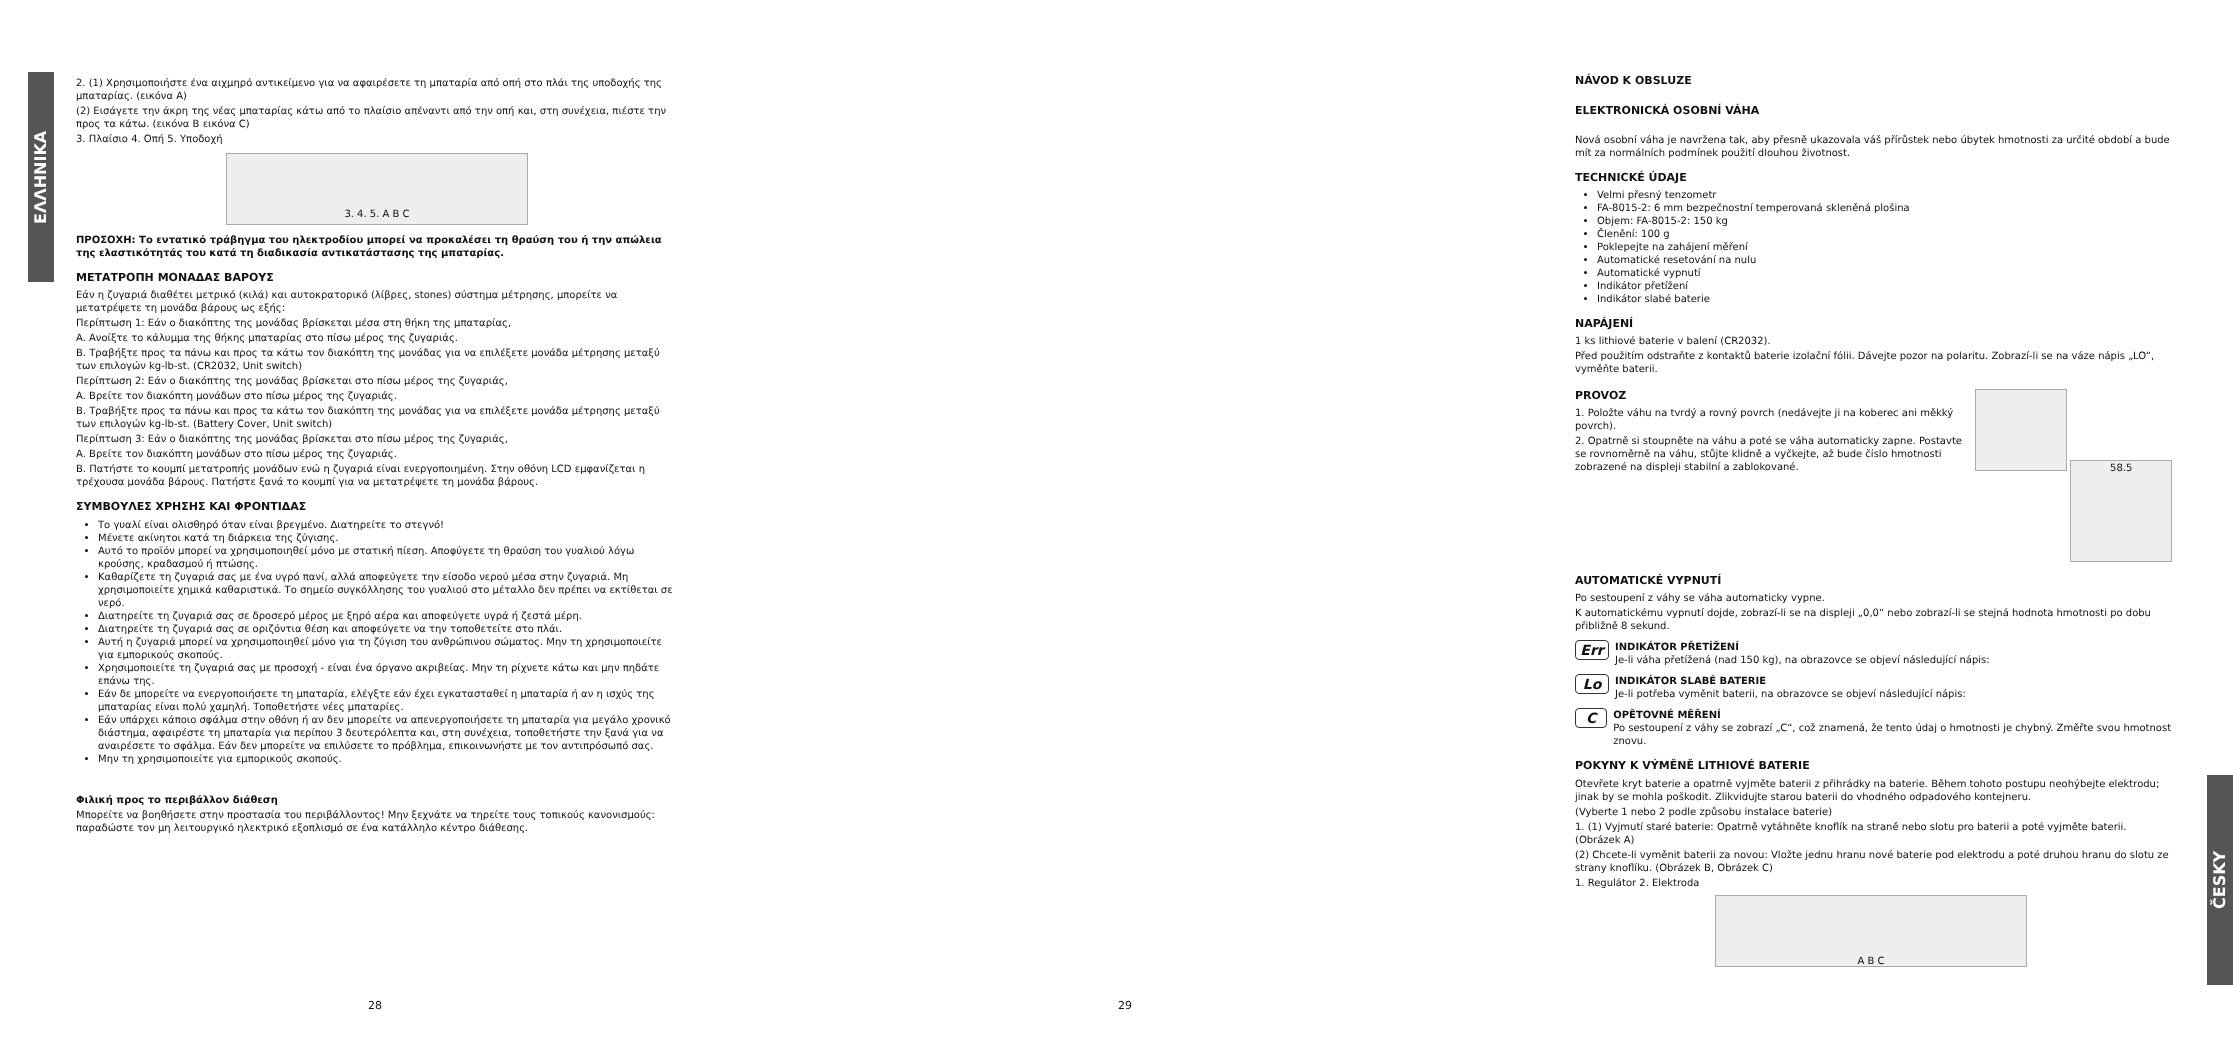ΕΛΛΗΝΙΚΑ
2. (1) Χρησιμοποιήστε ένα αιχμηρό αντικείμενο για να αφαιρέσετε τη μπαταρία από οπή στο πλάι της υποδοχής της μπαταρίας. (εικόνα A)
(2) Εισάγετε την άκρη της νέας μπαταρίας κάτω από το πλαίσιο απέναντι από την οπή και, στη συνέχεια, πιέστε την προς τα κάτω. (εικόνα B εικόνα C)
3. Πλαίσιο 4. Οπή 5. Υποδοχή
3. 4. 5. A B C
ΠΡΟΣΟΧΗ: Το εντατικό τράβηγμα του ηλεκτροδίου μπορεί να προκαλέσει τη θραύση του ή την απώλεια της ελαστικότητάς του κατά τη διαδικασία αντικατάστασης της μπαταρίας.
ΜΕΤΑΤΡΟΠΗ ΜΟΝΑΔΑΣ ΒΑΡΟΥΣ
Εάν η ζυγαριά διαθέτει μετρικό (κιλά) και αυτοκρατορικό (λίβρες, stones) σύστημα μέτρησης, μπορείτε να μετατρέψετε τη μονάδα βάρους ως εξής:
Περίπτωση 1: Εάν ο διακόπτης της μονάδας βρίσκεται μέσα στη θήκη της μπαταρίας,
A. Ανοίξτε το κάλυμμα της θήκης μπαταρίας στο πίσω μέρος της ζυγαριάς.
B. Τραβήξτε προς τα πάνω και προς τα κάτω τον διακόπτη της μονάδας για να επιλέξετε μονάδα μέτρησης μεταξύ των επιλογών kg-lb-st. (CR2032, Unit switch)
Περίπτωση 2: Εάν ο διακόπτης της μονάδας βρίσκεται στο πίσω μέρος της ζυγαριάς,
A. Βρείτε τον διακόπτη μονάδων στο πίσω μέρος της ζυγαριάς.
B. Τραβήξτε προς τα πάνω και προς τα κάτω τον διακόπτη της μονάδας για να επιλέξετε μονάδα μέτρησης μεταξύ των επιλογών kg-lb-st. (Battery Cover, Unit switch)
Περίπτωση 3: Εάν ο διακόπτης της μονάδας βρίσκεται στο πίσω μέρος της ζυγαριάς,
A. Βρείτε τον διακόπτη μονάδων στο πίσω μέρος της ζυγαριάς.
B. Πατήστε το κουμπί μετατροπής μονάδων ενώ η ζυγαριά είναι ενεργοποιημένη. Στην οθόνη LCD εμφανίζεται η τρέχουσα μονάδα βάρους. Πατήστε ξανά το κουμπί για να μετατρέψετε τη μονάδα βάρους.
ΣΥΜΒΟΥΛΕΣ ΧΡΗΣΗΣ ΚΑΙ ΦΡΟΝΤΙΔΑΣ
Το γυαλί είναι ολισθηρό όταν είναι βρεγμένο. Διατηρείτε το στεγνό!
Μένετε ακίνητοι κατά τη διάρκεια της ζύγισης.
Αυτό το προϊόν μπορεί να χρησιμοποιηθεί μόνο με στατική πίεση. Αποφύγετε τη θραύση του γυαλιού λόγω κρούσης, κραδασμού ή πτώσης.
Καθαρίζετε τη ζυγαριά σας με ένα υγρό πανί, αλλά αποφεύγετε την είσοδο νερού μέσα στην ζυγαριά. Μη χρησιμοποιείτε χημικά καθαριστικά. Το σημείο συγκόλλησης του γυαλιού στο μέταλλο δεν πρέπει να εκτίθεται σε νερό.
Διατηρείτε τη ζυγαριά σας σε δροσερό μέρος με ξηρό αέρα και αποφεύγετε υγρά ή ζεστά μέρη.
Διατηρείτε τη ζυγαριά σας σε οριζόντια θέση και αποφεύγετε να την τοποθετείτε στο πλάι.
Αυτή η ζυγαριά μπορεί να χρησιμοποιηθεί μόνο για τη ζύγιση του ανθρώπινου σώματος. Μην τη χρησιμοποιείτε για εμπορικούς σκοπούς.
Χρησιμοποιείτε τη ζυγαριά σας με προσοχή - είναι ένα όργανο ακριβείας. Μην τη ρίχνετε κάτω και μην πηδάτε επάνω της.
Εάν δε μπορείτε να ενεργοποιήσετε τη μπαταρία, ελέγξτε εάν έχει εγκατασταθεί η μπαταρία ή αν η ισχύς της μπαταρίας είναι πολύ χαμηλή. Τοποθετήστε νέες μπαταρίες.
Εάν υπάρχει κάποιο σφάλμα στην οθόνη ή αν δεν μπορείτε να απενεργοποιήσετε τη μπαταρία για μεγάλο χρονικό διάστημα, αφαιρέστε τη μπαταρία για περίπου 3 δευτερόλεπτα και, στη συνέχεια, τοποθετήστε την ξανά για να αναιρέσετε το σφάλμα. Εάν δεν μπορείτε να επιλύσετε το πρόβλημα, επικοινωνήστε με τον αντιπρόσωπό σας.
Μην τη χρησιμοποιείτε για εμπορικούς σκοπούς.
Φιλική προς το περιβάλλον διάθεση
Μπορείτε να βοηθήσετε στην προστασία του περιβάλλοντος! Μην ξεχνάτε να τηρείτε τους τοπικούς κανονισμούς: παραδώστε τον μη λειτουργικό ηλεκτρικό εξοπλισμό σε ένα κατάλληλο κέντρο διάθεσης.
28
NÁVOD K OBSLUZE
ELEKTRONICKÁ OSOBNÍ VÁHA
Nová osobní váha je navržena tak, aby přesně ukazovala váš přírůstek nebo úbytek hmotnosti za určité období a bude mít za normálních podmínek použití dlouhou životnost.
TECHNICKÉ ÚDAJE
Velmi přesný tenzometr
FA-8015-2: 6 mm bezpečnostní temperovaná skleněná plošina
Objem: FA-8015-2: 150 kg
Členění: 100 g
Poklepejte na zahájení měření
Automatické resetování na nulu
Automatické vypnutí
Indikátor přetížení
Indikátor slabé baterie
NAPÁJENÍ
1 ks lithiové baterie v balení (CR2032).
Před použitím odstraňte z kontaktů baterie izolační fólii. Dávejte pozor na polaritu. Zobrazí-li se na váze nápis „LO“, vyměňte baterii.
PROVOZ
1. Položte váhu na tvrdý a rovný povrch (nedávejte ji na koberec ani měkký povrch).
2. Opatrně si stoupněte na váhu a poté se váha automaticky zapne. Postavte se rovnoměrně na váhu, stůjte klidně a vyčkejte, až bude číslo hmotnosti zobrazené na displeji stabilní a zablokované.
58.5
AUTOMATICKÉ VYPNUTÍ
Po sestoupení z váhy se váha automaticky vypne.
K automatickému vypnutí dojde, zobrazí-li se na displeji „0,0“ nebo zobrazí-li se stejná hodnota hmotnosti po dobu přibližně 8 sekund.
Err
INDIKÁTOR PŘETÍŽENÍ
Je-li váha přetížená (nad 150 kg), na obrazovce se objeví následující nápis:
Lo
INDIKÁTOR SLABÉ BATERIE
Je-li potřeba vyměnit baterii, na obrazovce se objeví následující nápis:
C
OPĚTOVNÉ MĚŘENÍ
Po sestoupení z váhy se zobrazí „C“, což znamená, že tento údaj o hmotnosti je chybný. Změřte svou hmotnost znovu.
POKYNY K VÝMĚNĚ LITHIOVÉ BATERIE
Otevřete kryt baterie a opatrně vyjměte baterii z přihrádky na baterie. Během tohoto postupu neohýbejte elektrodu; jinak by se mohla poškodit. Zlikvidujte starou baterii do vhodného odpadového kontejneru.
(Vyberte 1 nebo 2 podle způsobu instalace baterie)
1. (1) Vyjmutí staré baterie: Opatrně vytáhněte knoflík na straně nebo slotu pro baterii a poté vyjměte baterii. (Obrázek A)
(2) Chcete-li vyměnit baterii za novou: Vložte jednu hranu nové baterie pod elektrodu a poté druhou hranu do slotu ze strany knoflíku. (Obrázek B, Obrázek C)
1. Regulátor 2. Elektroda
A B C
ČESKY
29